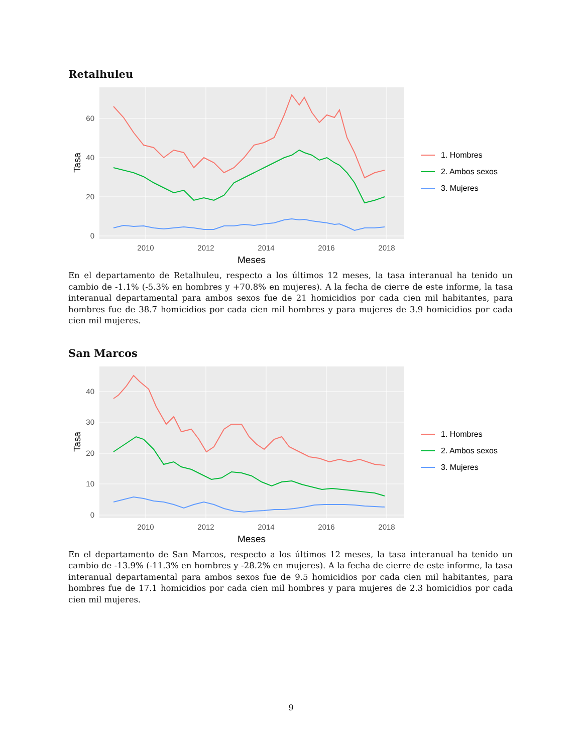Retalhuleu
60
40
20
0
2010
2012
2014
2016
2018
Meses
Tasa
1. Hombres
2. Ambos sexos
3. Mujeres
En el departamento de Retalhuleu, respecto a los últimos 12 meses, la tasa interanual ha tenido un cambio de -1.1% (-5.3% en hombres y +70.8% en mujeres). A la fecha de cierre de este informe, la tasa interanual departamental para ambos sexos fue de 21 homicidios por cada cien mil habitantes, para hombres fue de 38.7 homicidios por cada cien mil hombres y para mujeres de 3.9 homicidios por cada cien mil mujeres.
San Marcos
40
30
20
10
0
2010
2012
2014
2016
2018
Meses
Tasa
1. Hombres
2. Ambos sexos
3. Mujeres
En el departamento de San Marcos, respecto a los últimos 12 meses, la tasa interanual ha tenido un cambio de -13.9% (-11.3% en hombres y -28.2% en mujeres). A la fecha de cierre de este informe, la tasa interanual departamental para ambos sexos fue de 9.5 homicidios por cada cien mil habitantes, para hombres fue de 17.1 homicidios por cada cien mil hombres y para mujeres de 2.3 homicidios por cada cien mil mujeres.
9